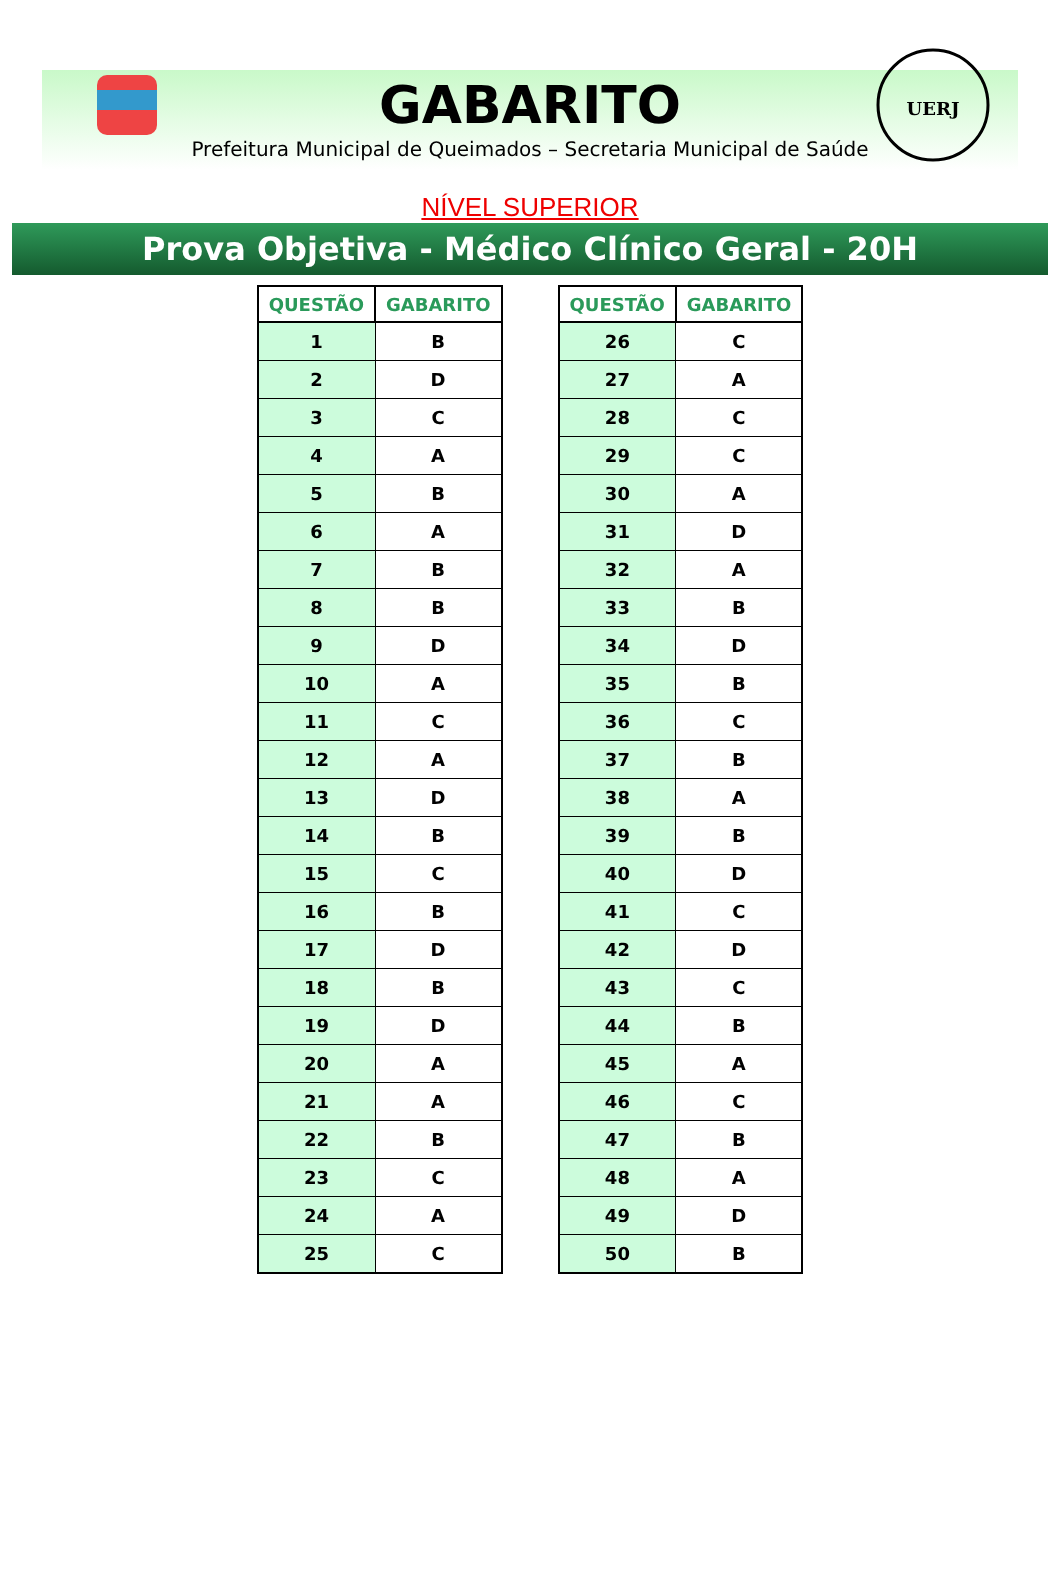UERJ
GABARITO
Prefeitura Municipal de Queimados – Secretaria Municipal de Saúde
NÍVEL SUPERIOR
Prova Objetiva - Médico Clínico Geral - 20H
| QUESTÃO | GABARITO |
| --- | --- |
| 1 | B |
| 2 | D |
| 3 | C |
| 4 | A |
| 5 | B |
| 6 | A |
| 7 | B |
| 8 | B |
| 9 | D |
| 10 | A |
| 11 | C |
| 12 | A |
| 13 | D |
| 14 | B |
| 15 | C |
| 16 | B |
| 17 | D |
| 18 | B |
| 19 | D |
| 20 | A |
| 21 | A |
| 22 | B |
| 23 | C |
| 24 | A |
| 25 | C |
| QUESTÃO | GABARITO |
| --- | --- |
| 26 | C |
| 27 | A |
| 28 | C |
| 29 | C |
| 30 | A |
| 31 | D |
| 32 | A |
| 33 | B |
| 34 | D |
| 35 | B |
| 36 | C |
| 37 | B |
| 38 | A |
| 39 | B |
| 40 | D |
| 41 | C |
| 42 | D |
| 43 | C |
| 44 | B |
| 45 | A |
| 46 | C |
| 47 | B |
| 48 | A |
| 49 | D |
| 50 | B |